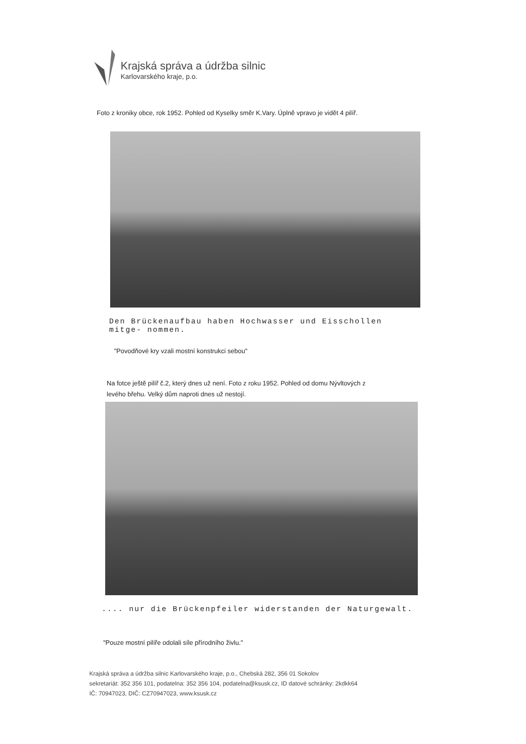Krajská správa a údržba silnic
Karlovarského kraje, p.o.
Foto z kroniky obce, rok 1952. Pohled od Kyselky směr K.Vary. Úplně vpravo je vidět 4 pilíř.
Den Brückenaufbau haben Hochwasser und Eisschollen mitge- nommen.
"Povodňové kry vzali mostní konstrukci sebou"
Na fotce ještě pilíř č.2, který dnes už není. Foto z roku 1952. Pohled od domu Nývltových z levého břehu. Velký dům naproti dnes už nestojí.
.... nur die Brückenpfeiler widerstanden der Naturgewalt.
"Pouze mostní pilíře odolali síle přírodního živlu."
Krajská správa a údržba silnic Karlovarského kraje, p.o., Chebská 282, 356 01 Sokolov
sekretariát: 352 356 101, podatelna: 352 356 104, podatelna@ksusk.cz, ID datové schránky: 2kdkk64
IČ: 70947023, DIČ: CZ70947023, www.ksusk.cz